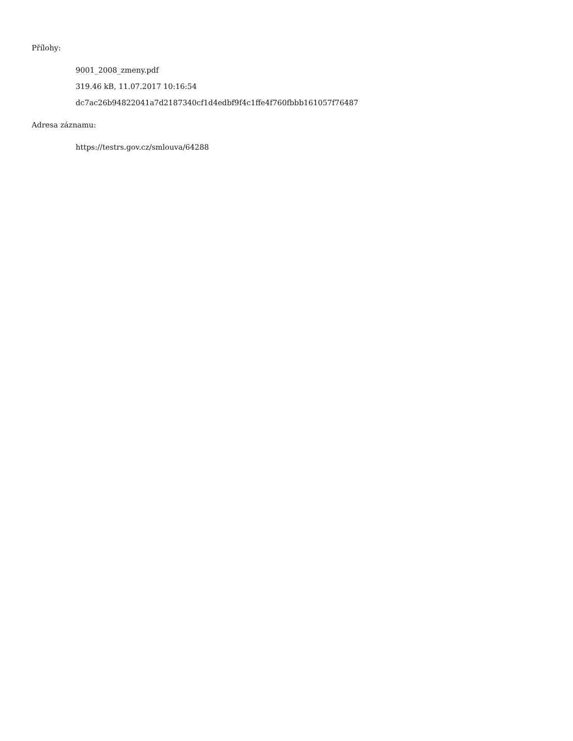Přílohy:
9001_2008_zmeny.pdf
319.46 kB, 11.07.2017 10:16:54
dc7ac26b94822041a7d2187340cf1d4edbf9f4c1ffe4f760fbbb161057f76487
Adresa záznamu:
https://testrs.gov.cz/smlouva/64288